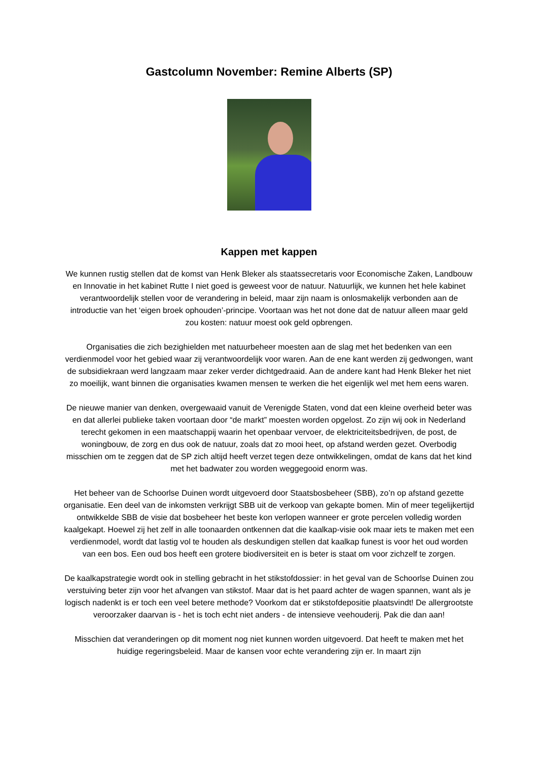Gastcolumn November: Remine Alberts (SP)
Kappen met kappen
We kunnen rustig stellen dat de komst van Henk Bleker als staatssecretaris voor Economische Zaken, Landbouw en Innovatie in het kabinet Rutte I niet goed is geweest voor de natuur. Natuurlijk, we kunnen het hele kabinet verantwoordelijk stellen voor de verandering in beleid, maar zijn naam is onlosmakelijk verbonden aan de introductie van het ‘eigen broek ophouden’-principe. Voortaan was het not done dat de natuur alleen maar geld zou kosten: natuur moest ook geld opbrengen.
Organisaties die zich bezighielden met natuurbeheer moesten aan de slag met het bedenken van een verdienmodel voor het gebied waar zij verantwoordelijk voor waren. Aan de ene kant werden zij gedwongen, want de subsidiekraan werd langzaam maar zeker verder dichtgedraaid. Aan de andere kant had Henk Bleker het niet zo moeilijk, want binnen die organisaties kwamen mensen te werken die het eigenlijk wel met hem eens waren.
De nieuwe manier van denken, overgewaaid vanuit de Verenigde Staten, vond dat een kleine overheid beter was en dat allerlei publieke taken voortaan door “de markt” moesten worden opgelost. Zo zijn wij ook in Nederland terecht gekomen in een maatschappij waarin het openbaar vervoer, de elektriciteitsbedrijven, de post, de woningbouw, de zorg en dus ook de natuur, zoals dat zo mooi heet, op afstand werden gezet. Overbodig misschien om te zeggen dat de SP zich altijd heeft verzet tegen deze ontwikkelingen, omdat de kans dat het kind met het badwater zou worden weggegooid enorm was.
Het beheer van de Schoorlse Duinen wordt uitgevoerd door Staatsbosbeheer (SBB), zo’n op afstand gezette organisatie. Een deel van de inkomsten verkrijgt SBB uit de verkoop van gekapte bomen. Min of meer tegelijkertijd ontwikkelde SBB de visie dat bosbeheer het beste kon verlopen wanneer er grote percelen volledig worden kaalgekapt. Hoewel zij het zelf in alle toonaarden ontkennen dat die kaalkap-visie ook maar iets te maken met een verdienmodel, wordt dat lastig vol te houden als deskundigen stellen dat kaalkap funest is voor het oud worden van een bos. Een oud bos heeft een grotere biodiversiteit en is beter is staat om voor zichzelf te zorgen.
De kaalkapstrategie wordt ook in stelling gebracht in het stikstofdossier: in het geval van de Schoorlse Duinen zou verstuiving beter zijn voor het afvangen van stikstof. Maar dat is het paard achter de wagen spannen, want als je logisch nadenkt is er toch een veel betere methode? Voorkom dat er stikstofdepositie plaatsvindt! De allergrootste veroorzaker daarvan is - het is toch echt niet anders - de intensieve veehouderij. Pak die dan aan!
Misschien dat veranderingen op dit moment nog niet kunnen worden uitgevoerd. Dat heeft te maken met het huidige regeringsbeleid. Maar de kansen voor echte verandering zijn er. In maart zijn